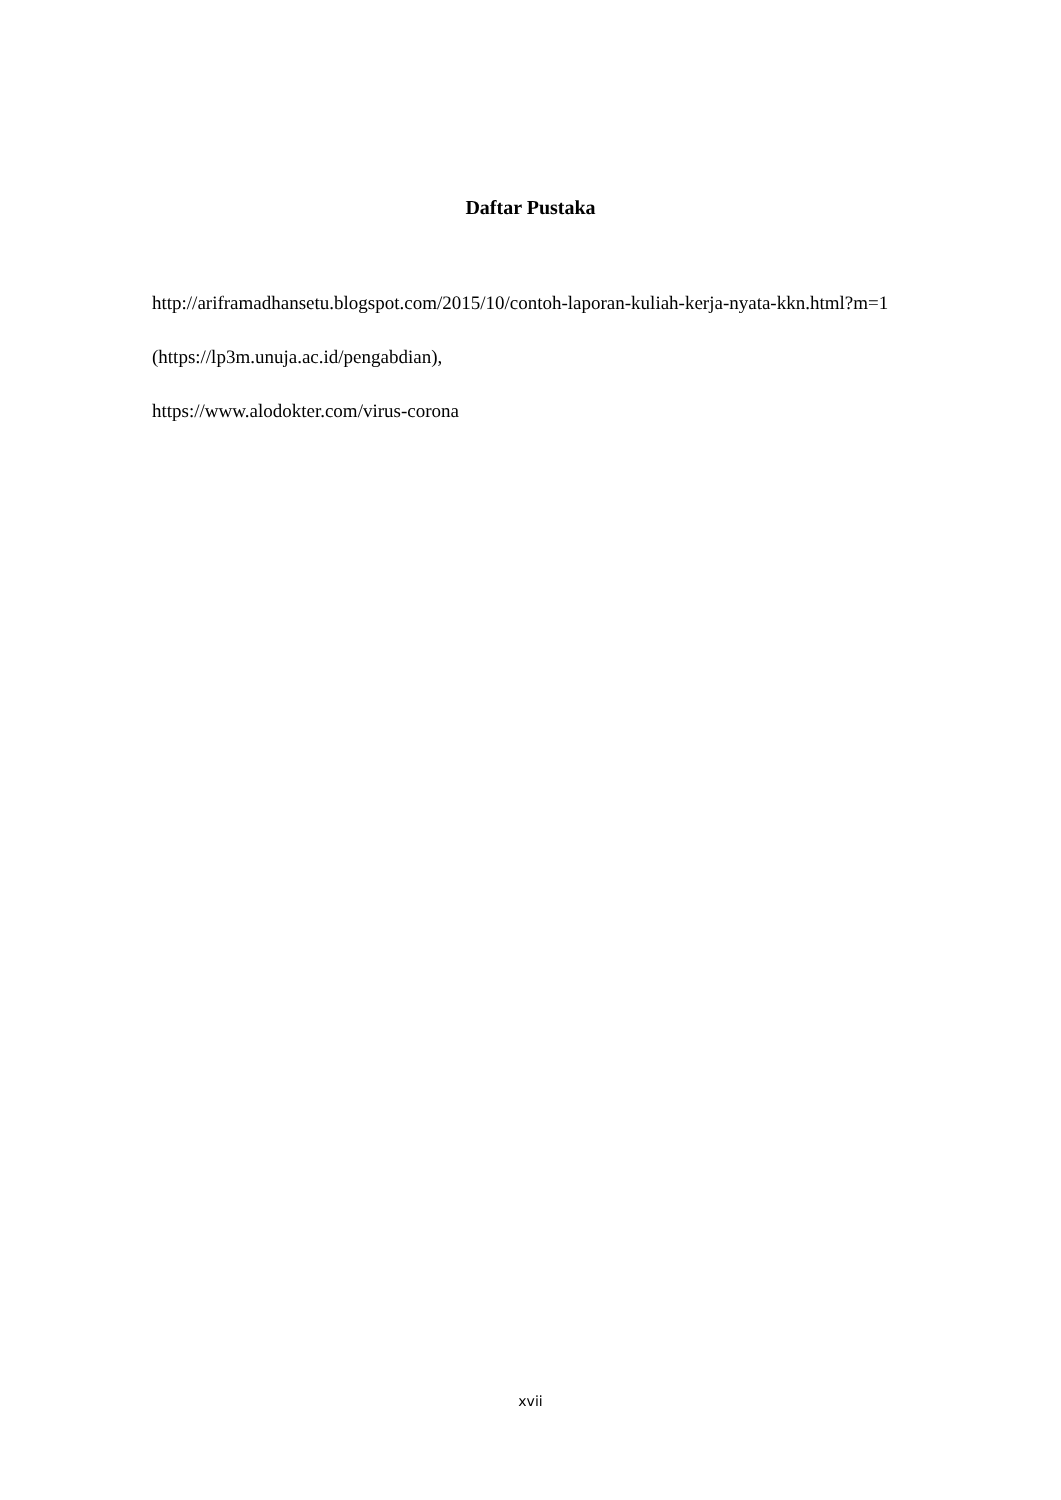Daftar Pustaka
http://ariframadhansetu.blogspot.com/2015/10/contoh-laporan-kuliah-kerja-nyata-kkn.html?m=1
(https://lp3m.unuja.ac.id/pengabdian),
https://www.alodokter.com/virus-corona
xvii